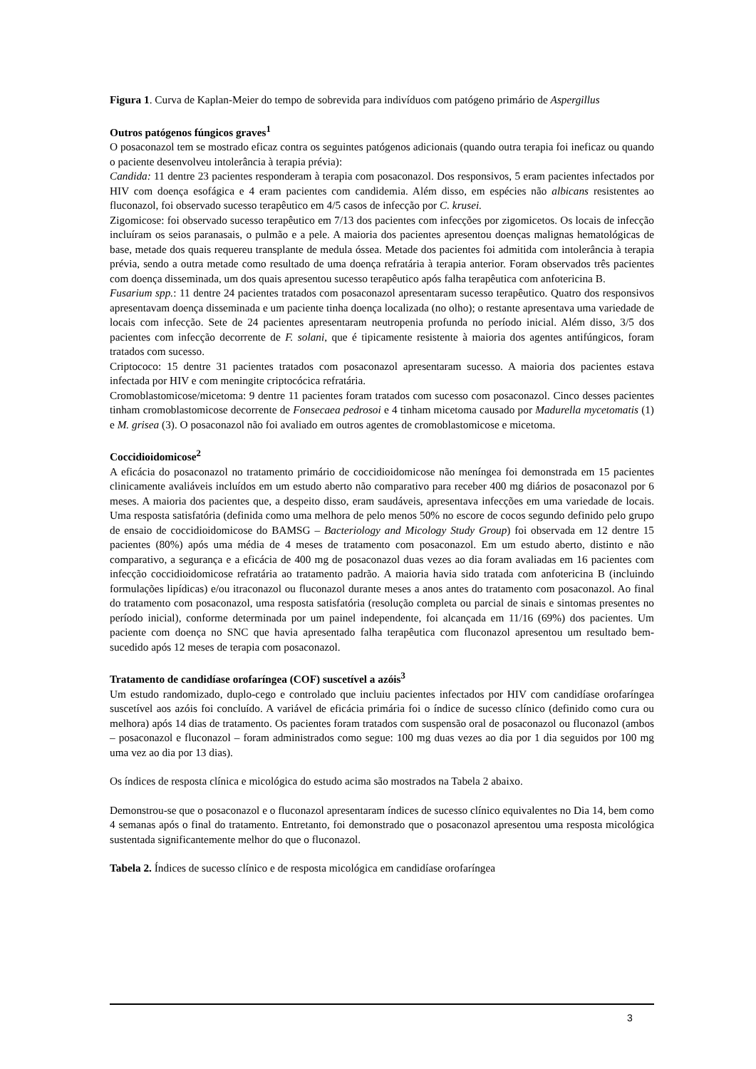Figura 1. Curva de Kaplan-Meier do tempo de sobrevida para indivíduos com patógeno primário de Aspergillus
Outros patógenos fúngicos graves<sup>1</sup>
O posaconazol tem se mostrado eficaz contra os seguintes patógenos adicionais (quando outra terapia foi ineficaz ou quando o paciente desenvolveu intolerância à terapia prévia):
Candida: 11 dentre 23 pacientes responderam à terapia com posaconazol. Dos responsivos, 5 eram pacientes infectados por HIV com doença esofágica e 4 eram pacientes com candidemia. Além disso, em espécies não albicans resistentes ao fluconazol, foi observado sucesso terapêutico em 4/5 casos de infecção por C. krusei.
Zigomicose: foi observado sucesso terapêutico em 7/13 dos pacientes com infecções por zigomicetos. Os locais de infecção incluíram os seios paranasais, o pulmão e a pele. A maioria dos pacientes apresentou doenças malignas hematológicas de base, metade dos quais requereu transplante de medula óssea. Metade dos pacientes foi admitida com intolerância à terapia prévia, sendo a outra metade como resultado de uma doença refratária à terapia anterior. Foram observados três pacientes com doença disseminada, um dos quais apresentou sucesso terapêutico após falha terapêutica com anfotericina B.
Fusarium spp.: 11 dentre 24 pacientes tratados com posaconazol apresentaram sucesso terapêutico. Quatro dos responsivos apresentavam doença disseminada e um paciente tinha doença localizada (no olho); o restante apresentava uma variedade de locais com infecção. Sete de 24 pacientes apresentaram neutropenia profunda no período inicial. Além disso, 3/5 dos pacientes com infecção decorrente de F. solani, que é tipicamente resistente à maioria dos agentes antifúngicos, foram tratados com sucesso.
Criptococo: 15 dentre 31 pacientes tratados com posaconazol apresentaram sucesso. A maioria dos pacientes estava infectada por HIV e com meningite criptocócica refratária.
Cromoblastomicose/micetoma: 9 dentre 11 pacientes foram tratados com sucesso com posaconazol. Cinco desses pacientes tinham cromoblastomicose decorrente de Fonsecaea pedrosoi e 4 tinham micetoma causado por Madurella mycetomatis (1) e M. grisea (3). O posaconazol não foi avaliado em outros agentes de cromoblastomicose e micetoma.
Coccidioidomicose<sup>2</sup>
A eficácia do posaconazol no tratamento primário de coccidioidomicose não meníngea foi demonstrada em 15 pacientes clinicamente avaliáveis incluídos em um estudo aberto não comparativo para receber 400 mg diários de posaconazol por 6 meses. A maioria dos pacientes que, a despeito disso, eram saudáveis, apresentava infecções em uma variedade de locais. Uma resposta satisfatória (definida como uma melhora de pelo menos 50% no escore de cocos segundo definido pelo grupo de ensaio de coccidioidomicose do BAMSG – Bacteriology and Micology Study Group) foi observada em 12 dentre 15 pacientes (80%) após uma média de 4 meses de tratamento com posaconazol. Em um estudo aberto, distinto e não comparativo, a segurança e a eficácia de 400 mg de posaconazol duas vezes ao dia foram avaliadas em 16 pacientes com infecção coccidioidomicose refratária ao tratamento padrão. A maioria havia sido tratada com anfotericina B (incluindo formulações lipídicas) e/ou itraconazol ou fluconazol durante meses a anos antes do tratamento com posaconazol. Ao final do tratamento com posaconazol, uma resposta satisfatória (resolução completa ou parcial de sinais e sintomas presentes no período inicial), conforme determinada por um painel independente, foi alcançada em 11/16 (69%) dos pacientes. Um paciente com doença no SNC que havia apresentado falha terapêutica com fluconazol apresentou um resultado bem-sucedido após 12 meses de terapia com posaconazol.
Tratamento de candidíase orofaríngea (COF) suscetível a azóis<sup>3</sup>
Um estudo randomizado, duplo-cego e controlado que incluiu pacientes infectados por HIV com candidíase orofaríngea suscetível aos azóis foi concluído. A variável de eficácia primária foi o índice de sucesso clínico (definido como cura ou melhora) após 14 dias de tratamento. Os pacientes foram tratados com suspensão oral de posaconazol ou fluconazol (ambos – posaconazol e fluconazol – foram administrados como segue: 100 mg duas vezes ao dia por 1 dia seguidos por 100 mg uma vez ao dia por 13 dias).
Os índices de resposta clínica e micológica do estudo acima são mostrados na Tabela 2 abaixo.
Demonstrou-se que o posaconazol e o fluconazol apresentaram índices de sucesso clínico equivalentes no Dia 14, bem como 4 semanas após o final do tratamento. Entretanto, foi demonstrado que o posaconazol apresentou uma resposta micológica sustentada significantemente melhor do que o fluconazol.
Tabela 2. Índices de sucesso clínico e de resposta micológica em candidíase orofaríngea
3